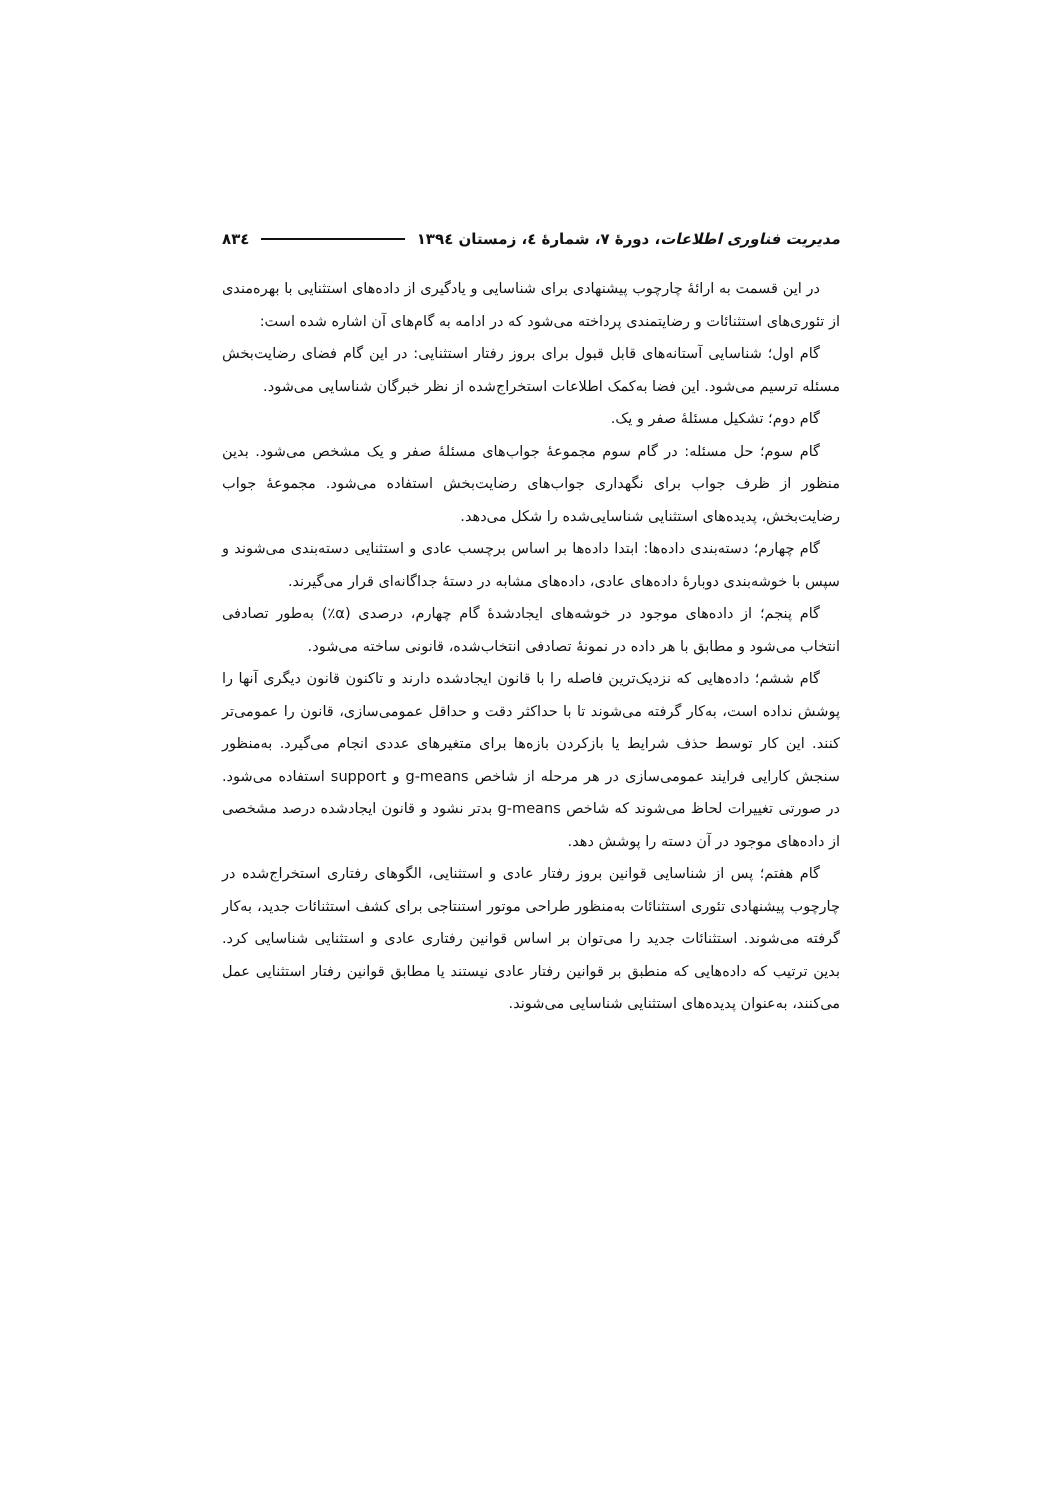مدیریت فناوری اطلاعات، دورهٔ ۷، شمارهٔ ٤، زمستان ۱۳۹٤ ۸۳٤
در این قسمت به ارائهٔ چارچوب پیشنهادی برای شناسایی و یادگیری از داده‌های استثنایی با بهره‌مندی از تئوری‌های استثنائات و رضایتمندی پرداخته می‌شود که در ادامه به گام‌های آن اشاره شده است:
گام اول؛ شناسایی آستانه‌های قابل قبول برای بروز رفتار استثنایی: در این گام فضای رضایت‌بخش مسئله ترسیم می‌شود. این فضا به‌کمک اطلاعات استخراج‌شده از نظر خبرگان شناسایی می‌شود.
گام دوم؛ تشکیل مسئلهٔ صفر و یک.
گام سوم؛ حل مسئله: در گام سوم مجموعهٔ جواب‌های مسئلهٔ صفر و یک مشخص می‌شود. بدین منظور از ظرف جواب برای نگهداری جواب‌های رضایت‌بخش استفاده می‌شود. مجموعهٔ جواب رضایت‌بخش، پدیده‌های استثنایی شناسایی‌شده را شکل می‌دهد.
گام چهارم؛ دسته‌بندی داده‌ها: ابتدا داده‌ها بر اساس برچسب عادی و استثنایی دسته‌بندی می‌شوند و سپس با خوشه‌بندی دوبارهٔ داده‌های عادی، داده‌های مشابه در دستهٔ جداگانه‌ای قرار می‌گیرند.
گام پنجم؛ از داده‌های موجود در خوشه‌های ایجادشدهٔ گام چهارم، درصدی (α٪) به‌طور تصادفی انتخاب می‌شود و مطابق با هر داده در نمونهٔ تصادفی انتخاب‌شده، قانونی ساخته می‌شود.
گام ششم؛ داده‌هایی که نزدیک‌ترین فاصله را با قانون ایجادشده دارند و تاکنون قانون دیگری آنها را پوشش نداده است، به‌کار گرفته می‌شوند تا با حداکثر دقت و حداقل عمومی‌سازی، قانون را عمومی‌تر کنند. این کار توسط حذف شرایط یا بازکردن بازه‌ها برای متغیرهای عددی انجام می‌گیرد. به‌منظور سنجش کارایی فرایند عمومی‌سازی در هر مرحله از شاخص g-means و support استفاده می‌شود. در صورتی تغییرات لحاظ می‌شوند که شاخص g-means بدتر نشود و قانون ایجادشده درصد مشخصی از داده‌های موجود در آن دسته را پوشش دهد.
گام هفتم؛ پس از شناسایی قوانین بروز رفتار عادی و استثنایی، الگوهای رفتاری استخراج‌شده در چارچوب پیشنهادی تئوری استثنائات به‌منظور طراحی موتور استنتاجی برای کشف استثنائات جدید، به‌کار گرفته می‌شوند. استثنائات جدید را می‌توان بر اساس قوانین رفتاری عادی و استثنایی شناسایی کرد. بدین ترتیب که داده‌هایی که منطبق بر قوانین رفتار عادی نیستند یا مطابق قوانین رفتار استثنایی عمل می‌کنند، به‌عنوان پدیده‌های استثنایی شناسایی می‌شوند.